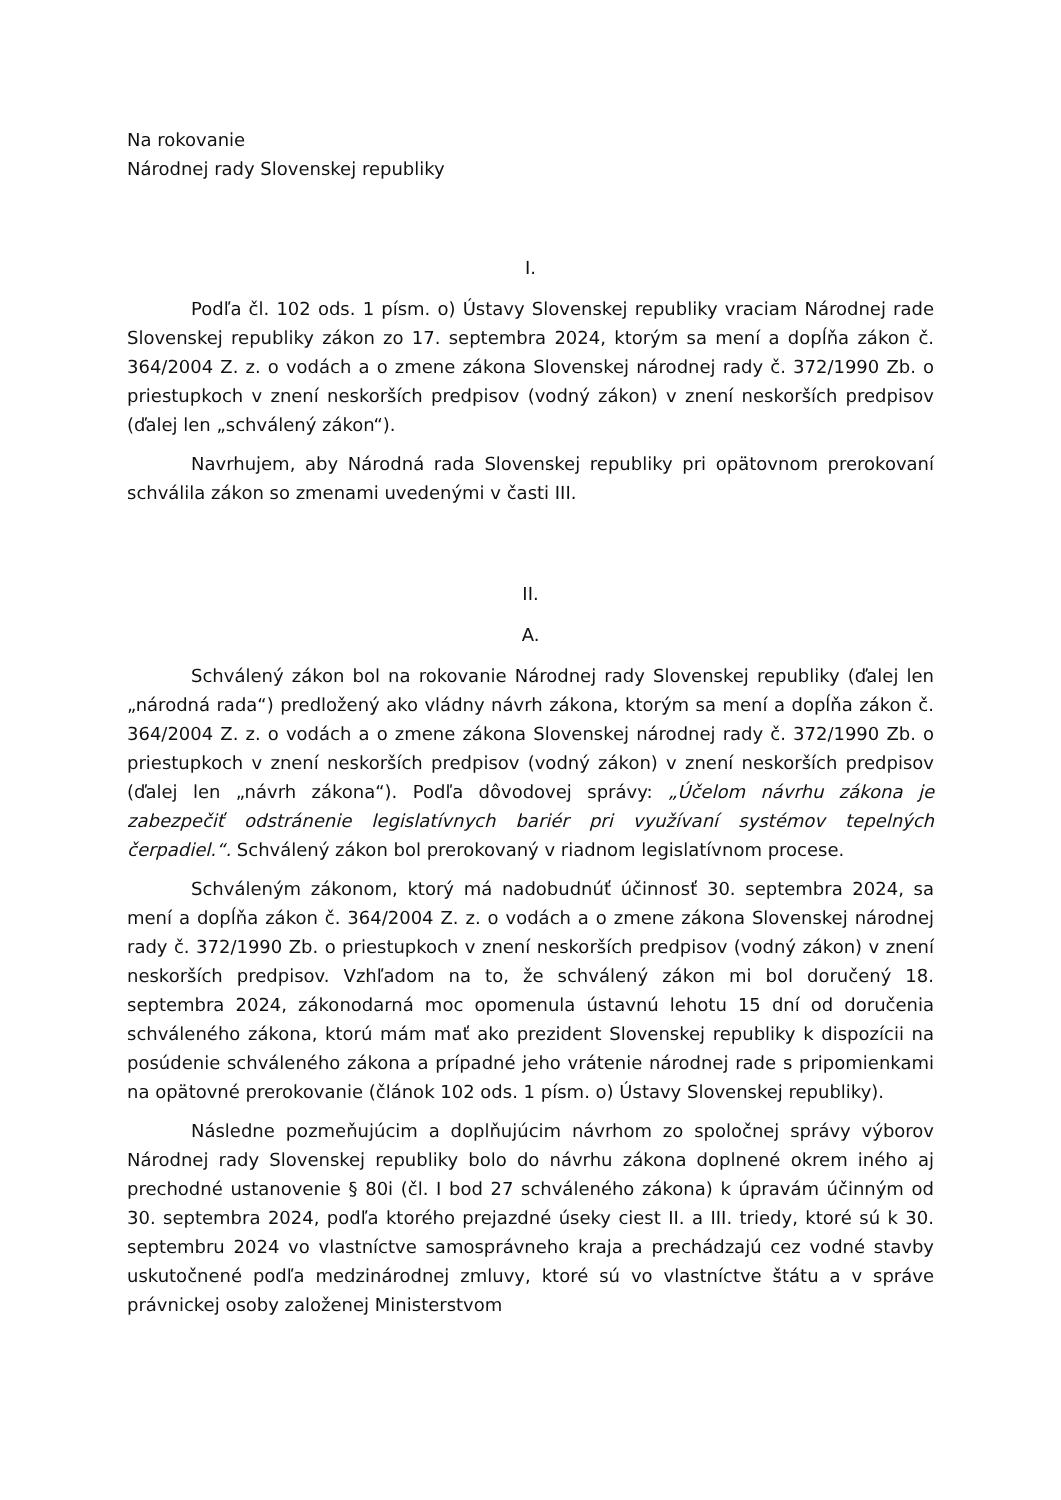Na rokovanie
Národnej rady Slovenskej republiky
I.
Podľa čl. 102 ods. 1 písm. o) Ústavy Slovenskej republiky vraciam Národnej rade Slovenskej republiky zákon zo 17. septembra 2024, ktorým sa mení a dopĺňa zákon č. 364/2004 Z. z. o vodách a o zmene zákona Slovenskej národnej rady č. 372/1990 Zb. o priestupkoch v znení neskorších predpisov (vodný zákon) v znení neskorších predpisov (ďalej len „schválený zákon“).
Navrhujem, aby Národná rada Slovenskej republiky pri opätovnom prerokovaní schválila zákon so zmenami uvedenými v časti III.
II.
A.
Schválený zákon bol na rokovanie Národnej rady Slovenskej republiky (ďalej len „národná rada“) predložený ako vládny návrh zákona, ktorým sa mení a dopĺňa zákon č. 364/2004 Z. z. o vodách a o zmene zákona Slovenskej národnej rady č. 372/1990 Zb. o priestupkoch v znení neskorších predpisov (vodný zákon) v znení neskorších predpisov (ďalej len „návrh zákona“). Podľa dôvodovej správy: „Účelom návrhu zákona je zabezpečiť odstránenie legislatívnych bariér pri využívaní systémov tepelných čerpadiel.“. Schválený zákon bol prerokovaný v riadnom legislatívnom procese.
Schváleným zákonom, ktorý má nadobudnúť účinnosť 30. septembra 2024, sa mení a dopĺňa zákon č. 364/2004 Z. z. o vodách a o zmene zákona Slovenskej národnej rady č. 372/1990 Zb. o priestupkoch v znení neskorších predpisov (vodný zákon) v znení neskorších predpisov. Vzhľadom na to, že schválený zákon mi bol doručený 18. septembra 2024, zákonodarná moc opomenula ústavnú lehotu 15 dní od doručenia schváleného zákona, ktorú mám mať ako prezident Slovenskej republiky k dispozícii na posúdenie schváleného zákona a prípadné jeho vrátenie národnej rade s pripomienkami na opätovné prerokovanie (článok 102 ods. 1 písm. o) Ústavy Slovenskej republiky).
Následne pozmeňujúcim a doplňujúcim návrhom zo spoločnej správy výborov Národnej rady Slovenskej republiky bolo do návrhu zákona doplnené okrem iného aj prechodné ustanovenie § 80i (čl. I bod 27 schváleného zákona) k úpravám účinným od 30. septembra 2024, podľa ktorého prejazdné úseky ciest II. a III. triedy, ktoré sú k 30. septembru 2024 vo vlastníctve samosprávneho kraja a prechádzajú cez vodné stavby uskutočnené podľa medzinárodnej zmluvy, ktoré sú vo vlastníctve štátu a v správe právnickej osoby založenej Ministerstvom